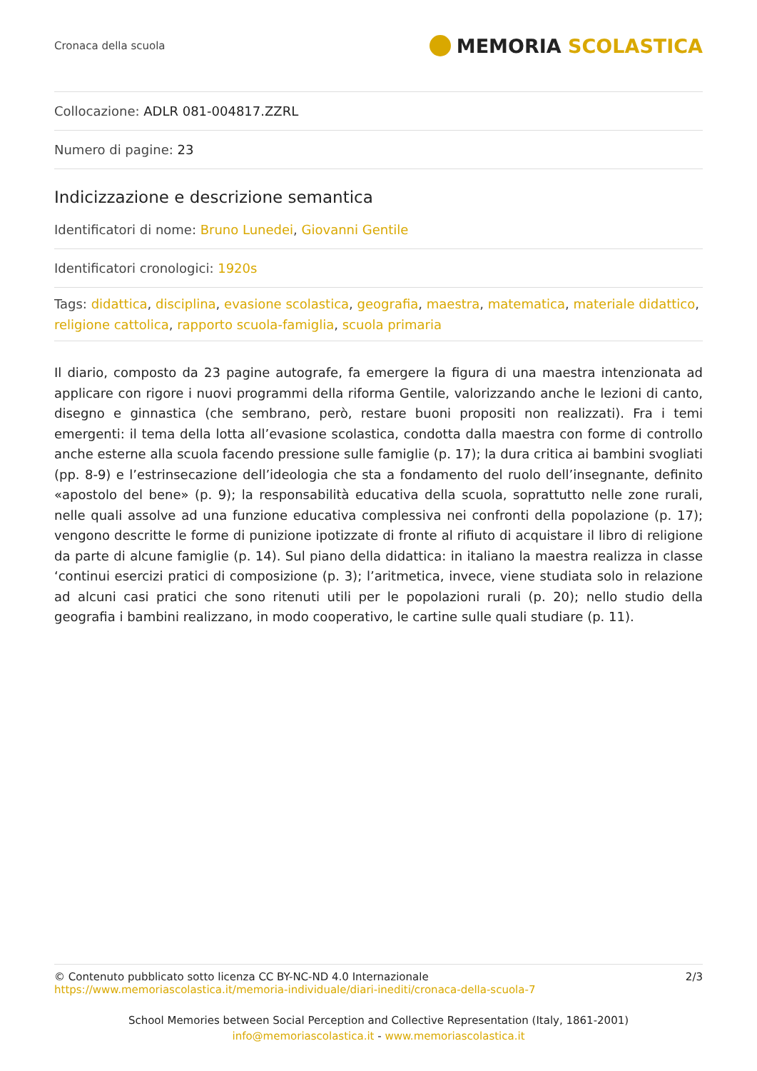Cronaca della scuola
MEMORIA SCOLASTICA
Collocazione: ADLR 081-004817.ZZRL
Numero di pagine: 23
Indicizzazione e descrizione semantica
Identificatori di nome: Bruno Lunedei, Giovanni Gentile
Identificatori cronologici: 1920s
Tags: didattica, disciplina, evasione scolastica, geografia, maestra, matematica, materiale didattico, religione cattolica, rapporto scuola-famiglia, scuola primaria
Il diario, composto da 23 pagine autografe, fa emergere la figura di una maestra intenzionata ad applicare con rigore i nuovi programmi della riforma Gentile, valorizzando anche le lezioni di canto, disegno e ginnastica (che sembrano, però, restare buoni propositi non realizzati). Fra i temi emergenti: il tema della lotta all’evasione scolastica, condotta dalla maestra con forme di controllo anche esterne alla scuola facendo pressione sulle famiglie (p. 17); la dura critica ai bambini svogliati (pp. 8-9) e l’estrinsecazione dell’ideologia che sta a fondamento del ruolo dell’insegnante, definito «apostolo del bene» (p. 9); la responsabilità educativa della scuola, soprattutto nelle zone rurali, nelle quali assolve ad una funzione educativa complessiva nei confronti della popolazione (p. 17); vengono descritte le forme di punizione ipotizzate di fronte al rifiuto di acquistare il libro di religione da parte di alcune famiglie (p. 14). Sul piano della didattica: in italiano la maestra realizza in classe ‘continui esercizi pratici di composizione (p. 3); l’aritmetica, invece, viene studiata solo in relazione ad alcuni casi pratici che sono ritenuti utili per le popolazioni rurali (p. 20); nello studio della geografia i bambini realizzano, in modo cooperativo, le cartine sulle quali studiare (p. 11).
© Contenuto pubblicato sotto licenza CC BY-NC-ND 4.0 Internazionale
https://www.memoriascolastica.it/memoria-individuale/diari-inediti/cronaca-della-scuola-7
2/3
School Memories between Social Perception and Collective Representation (Italy, 1861-2001)
info@memoriascolastica.it - www.memoriascolastica.it